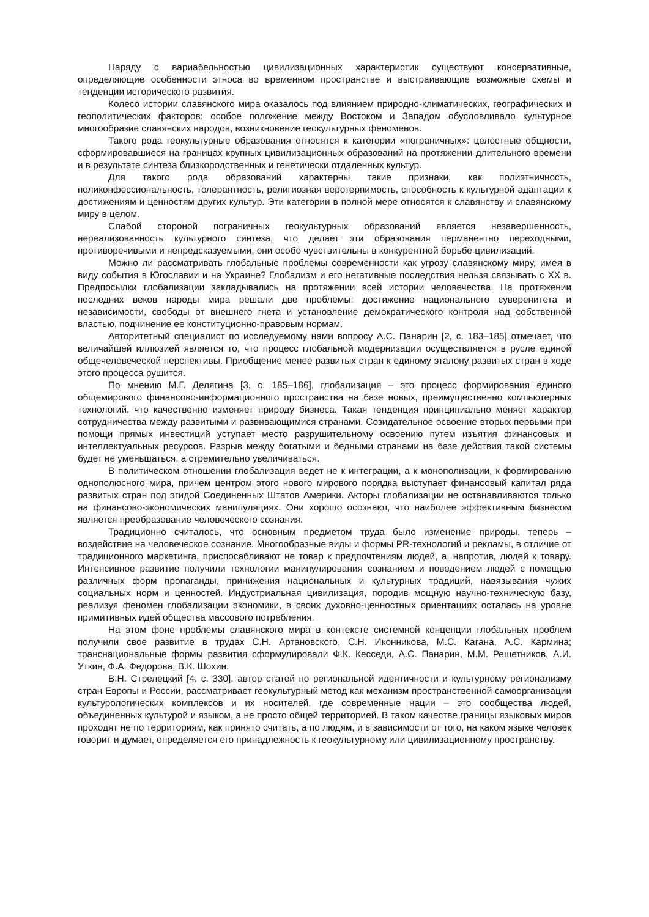Наряду с вариабельностью цивилизационных характеристик существуют консервативные, определяющие особенности этноса во временном пространстве и выстраивающие возможные схемы и тенденции исторического развития.
Колесо истории славянского мира оказалось под влиянием природно-климатических, географических и геополитических факторов: особое положение между Востоком и Западом обусловливало культурное многообразие славянских народов, возникновение геокультурных феноменов.
Такого рода геокультурные образования относятся к категории «пограничных»: целостные общности, сформировавшиеся на границах крупных цивилизационных образований на протяжении длительного времени и в результате синтеза близкородственных и генетически отдаленных культур.
Для такого рода образований характерны такие признаки, как полиэтничность, поликонфессиональность, толерантность, религиозная веротерпимость, способность к культурной адаптации к достижениям и ценностям других культур. Эти категории в полной мере относятся к славянству и славянскому миру в целом.
Слабой стороной пограничных геокультурных образований является незавершенность, нереализованность культурного синтеза, что делает эти образования перманентно переходными, противоречивыми и непредсказуемыми, они особо чувствительны в конкурентной борьбе цивилизаций.
Можно ли рассматривать глобальные проблемы современности как угрозу славянскому миру, имея в виду события в Югославии и на Украине? Глобализм и его негативные последствия нельзя связывать с XX в. Предпосылки глобализации закладывались на протяжении всей истории человечества. На протяжении последних веков народы мира решали две проблемы: достижение национального суверенитета и независимости, свободы от внешнего гнета и установление демократического контроля над собственной властью, подчинение ее конституционно-правовым нормам.
Авторитетный специалист по исследуемому нами вопросу А.С. Панарин [2, с. 183–185] отмечает, что величайшей иллюзией является то, что процесс глобальной модернизации осуществляется в русле единой общечеловеческой перспективы. Приобщение менее развитых стран к единому эталону развитых стран в ходе этого процесса рушится.
По мнению М.Г. Делягина [3, с. 185–186], глобализация – это процесс формирования единого общемирового финансово-информационного пространства на базе новых, преимущественно компьютерных технологий, что качественно изменяет природу бизнеса. Такая тенденция принципиально меняет характер сотрудничества между развитыми и развивающимися странами. Созидательное освоение вторых первыми при помощи прямых инвестиций уступает место разрушительному освоению путем изъятия финансовых и интеллектуальных ресурсов. Разрыв между богатыми и бедными странами на базе действия такой системы будет не уменьшаться, а стремительно увеличиваться.
В политическом отношении глобализация ведет не к интеграции, а к монополизации, к формированию однополюсного мира, причем центром этого нового мирового порядка выступает финансовый капитал ряда развитых стран под эгидой Соединенных Штатов Америки. Акторы глобализации не останавливаются только на финансово-экономических манипуляциях. Они хорошо осознают, что наиболее эффективным бизнесом является преобразование человеческого сознания.
Традиционно считалось, что основным предметом труда было изменение природы, теперь – воздействие на человеческое сознание. Многообразные виды и формы PR-технологий и рекламы, в отличие от традиционного маркетинга, приспосабливают не товар к предпочтениям людей, а, напротив, людей к товару. Интенсивное развитие получили технологии манипулирования сознанием и поведением людей с помощью различных форм пропаганды, принижения национальных и культурных традиций, навязывания чужих социальных норм и ценностей. Индустриальная цивилизация, породив мощную научно-техническую базу, реализуя феномен глобализации экономики, в своих духовно-ценностных ориентациях осталась на уровне примитивных идей общества массового потребления.
На этом фоне проблемы славянского мира в контексте системной концепции глобальных проблем получили свое развитие в трудах С.Н. Артановского, С.Н. Иконникова, М.С. Кагана, А.С. Кармина; транснациональные формы развития сформулировали Ф.К. Кесседи, А.С. Панарин, М.М. Решетников, А.И. Уткин, Ф.А. Федорова, В.К. Шохин.
В.Н. Стрелецкий [4, с. 330], автор статей по региональной идентичности и культурному регионализму стран Европы и России, рассматривает геокультурный метод как механизм пространственной самоорганизации культурологических комплексов и их носителей, где современные нации – это сообщества людей, объединенных культурой и языком, а не просто общей территорией. В таком качестве границы языковых миров проходят не по территориям, как принято считать, а по людям, и в зависимости от того, на каком языке человек говорит и думает, определяется его принадлежность к геокультурному или цивилизационному пространству.